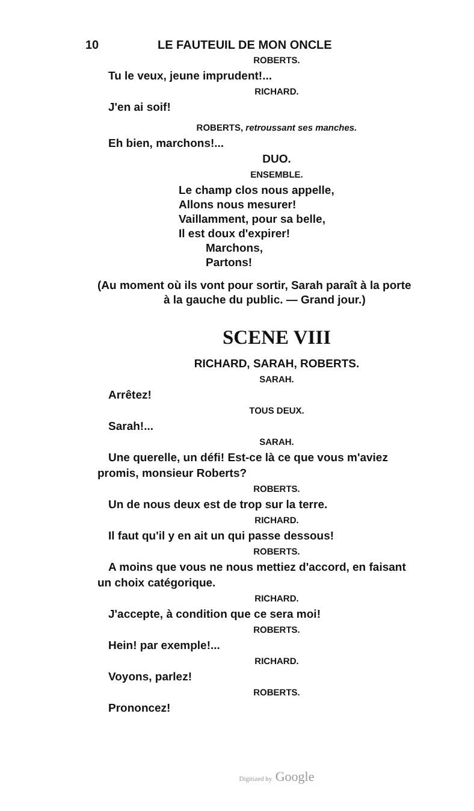10 LE FAUTEUIL DE MON ONCLE
ROBERTS.
Tu le veux, jeune imprudent!...
RICHARD.
J'en ai soif!
ROBERTS, retroussant ses manches.
Eh bien, marchons!...
DUO.
ENSEMBLE.
Le champ clos nous appelle,
Allons nous mesurer!
Vaillamment, pour sa belle,
Il est doux d'expirer!
Marchons,
Partons!
(Au moment où ils vont pour sortir, Sarah paraît à la porte
à la gauche du public. — Grand jour.)
SCENE VIII
RICHARD, SARAH, ROBERTS.
SARAH.
Arrêtez!
TOUS DEUX.
Sarah!...
SARAH.
Une querelle, un défi! Est-ce là ce que vous m'aviez
promis, monsieur Roberts?
ROBERTS.
Un de nous deux est de trop sur la terre.
RICHARD.
Il faut qu'il y en ait un qui passe dessous!
ROBERTS.
A moins que vous ne nous mettiez d'accord, en faisant
un choix catégorique.
RICHARD.
J'accepte, à condition que ce sera moi!
ROBERTS.
Hein! par exemple!...
RICHARD.
Voyons, parlez!
ROBERTS.
Prononcez!
Digitized by Google